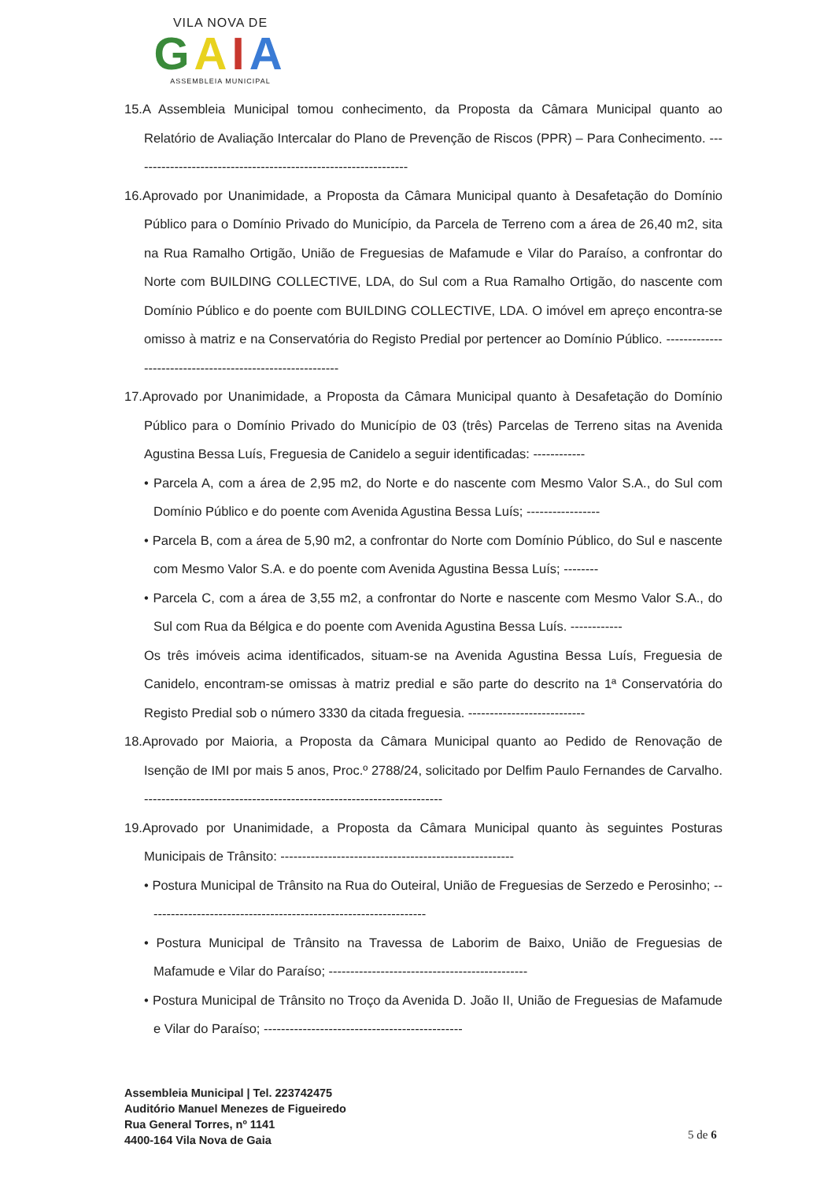VILA NOVA DE
GAIA
ASSEMBLEIA MUNICIPAL
15.A Assembleia Municipal tomou conhecimento, da Proposta da Câmara Municipal quanto ao Relatório de Avaliação Intercalar do Plano de Prevenção de Riscos (PPR) – Para Conhecimento. ----------------------------------------------------------------
16.Aprovado por Unanimidade, a Proposta da Câmara Municipal quanto à Desafetação do Domínio Público para o Domínio Privado do Município, da Parcela de Terreno com a área de 26,40 m2, sita na Rua Ramalho Ortigão, União de Freguesias de Mafamude e Vilar do Paraíso, a confrontar do Norte com BUILDING COLLECTIVE, LDA, do Sul com a Rua Ramalho Ortigão, do nascente com Domínio Público e do poente com BUILDING COLLECTIVE, LDA. O imóvel em apreço encontra-se omisso à matriz e na Conservatória do Registo Predial por pertencer ao Domínio Público. ----------------------------------------------------------
17.Aprovado por Unanimidade, a Proposta da Câmara Municipal quanto à Desafetação do Domínio Público para o Domínio Privado do Município de 03 (três) Parcelas de Terreno sitas na Avenida Agustina Bessa Luís, Freguesia de Canidelo a seguir identificadas: ------------
• Parcela A, com a área de 2,95 m2, do Norte e do nascente com Mesmo Valor S.A., do Sul com Domínio Público e do poente com Avenida Agustina Bessa Luís; -----------------
• Parcela B, com a área de 5,90 m2, a confrontar do Norte com Domínio Público, do Sul e nascente com Mesmo Valor S.A. e do poente com Avenida Agustina Bessa Luís; --------
• Parcela C, com a área de 3,55 m2, a confrontar do Norte e nascente com Mesmo Valor S.A., do Sul com Rua da Bélgica e do poente com Avenida Agustina Bessa Luís. ------------
Os três imóveis acima identificados, situam-se na Avenida Agustina Bessa Luís, Freguesia de Canidelo, encontram-se omissas à matriz predial e são parte do descrito na 1ª Conservatória do Registo Predial sob o número 3330 da citada freguesia. ---------------------------
18.Aprovado por Maioria, a Proposta da Câmara Municipal quanto ao Pedido de Renovação de Isenção de IMI por mais 5 anos, Proc.º 2788/24, solicitado por Delfim Paulo Fernandes de Carvalho. ---------------------------------------------------------------------
19.Aprovado por Unanimidade, a Proposta da Câmara Municipal quanto às seguintes Posturas Municipais de Trânsito: ------------------------------------------------------
• Postura Municipal de Trânsito na Rua do Outeiral, União de Freguesias de Serzedo e Perosinho; -----------------------------------------------------------------
• Postura Municipal de Trânsito na Travessa de Laborim de Baixo, União de Freguesias de Mafamude e Vilar do Paraíso; ----------------------------------------------
• Postura Municipal de Trânsito no Troço da Avenida D. João II, União de Freguesias de Mafamude e Vilar do Paraíso; ----------------------------------------------
Assembleia Municipal | Tel. 223742475
Auditório Manuel Menezes de Figueiredo
Rua General Torres, nº 1141
4400-164 Vila Nova de Gaia
5 de 6